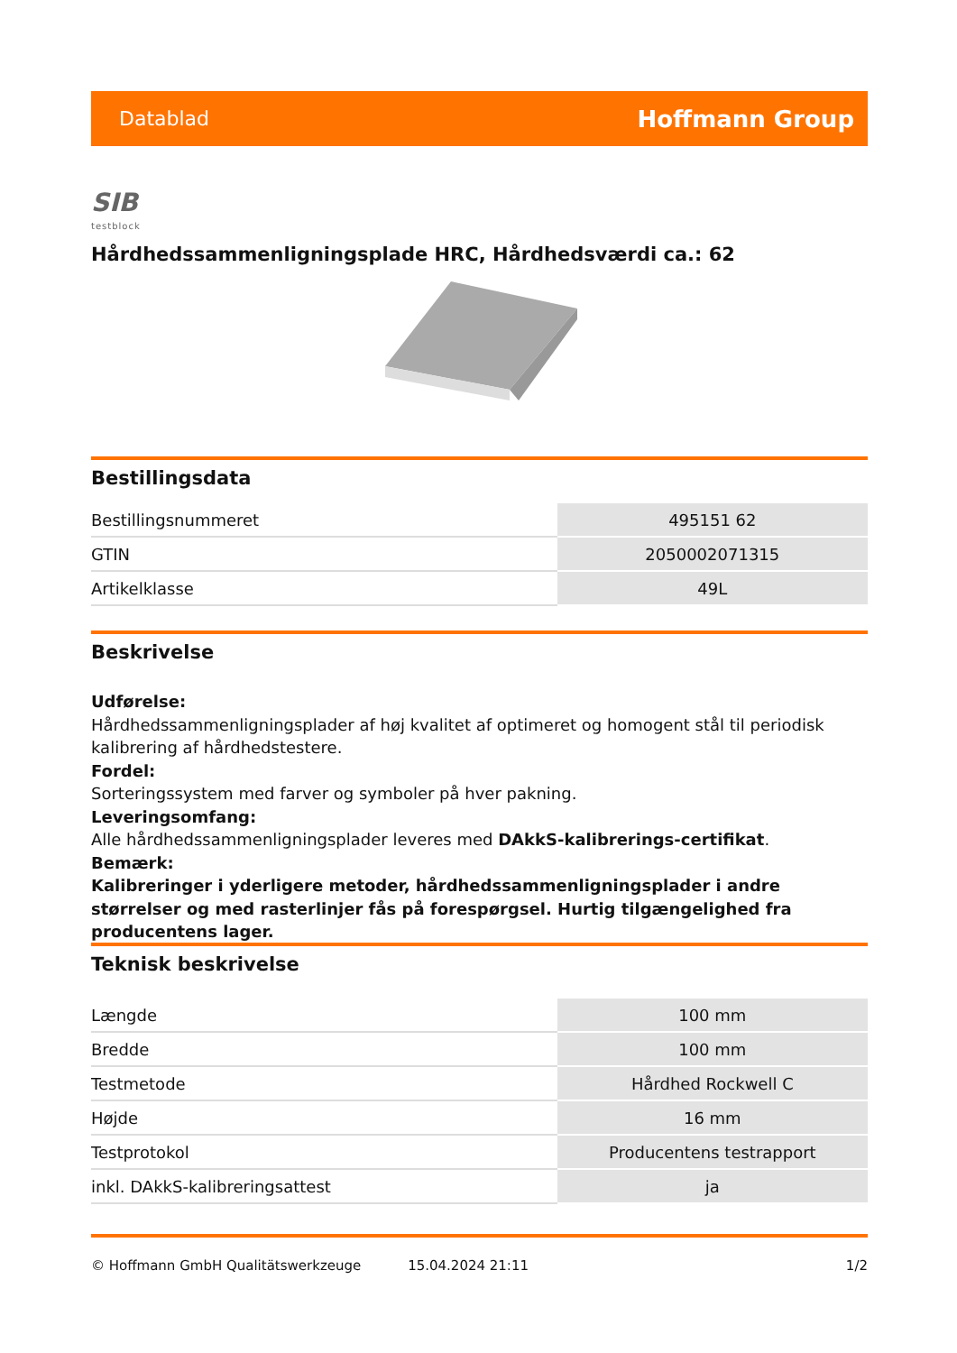Datablad Hoffmann Group
SIB
testblock
Hårdhedssammenligningsplade HRC, Hårdhedsværdi ca.: 62
Bestillingsdata
| Bestillingsnummeret | 495151 62 |
| GTIN | 2050002071315 |
| Artikelklasse | 49L |
Beskrivelse
Udførelse:
Hårdhedssammenligningsplader af høj kvalitet af optimeret og homogent stål til periodisk kalibrering af hårdhedstestere.
Fordel:
Sorteringssystem med farver og symboler på hver pakning.
Leveringsomfang:
Alle hårdhedssammenligningsplader leveres med DAkkS-kalibrerings-certifikat.
Bemærk:
Kalibreringer i yderligere metoder, hårdhedssammenligningsplader i andre størrelser og med rasterlinjer fås på forespørgsel. Hurtig tilgængelighed fra producentens lager.
Teknisk beskrivelse
| Længde | 100 mm |
| Bredde | 100 mm |
| Testmetode | Hårdhed Rockwell C |
| Højde | 16 mm |
| Testprotokol | Producentens testrapport |
| inkl. DAkkS-kalibreringsattest | ja |
© Hoffmann GmbH Qualitätswerkzeuge 15.04.2024 21:11 1/2